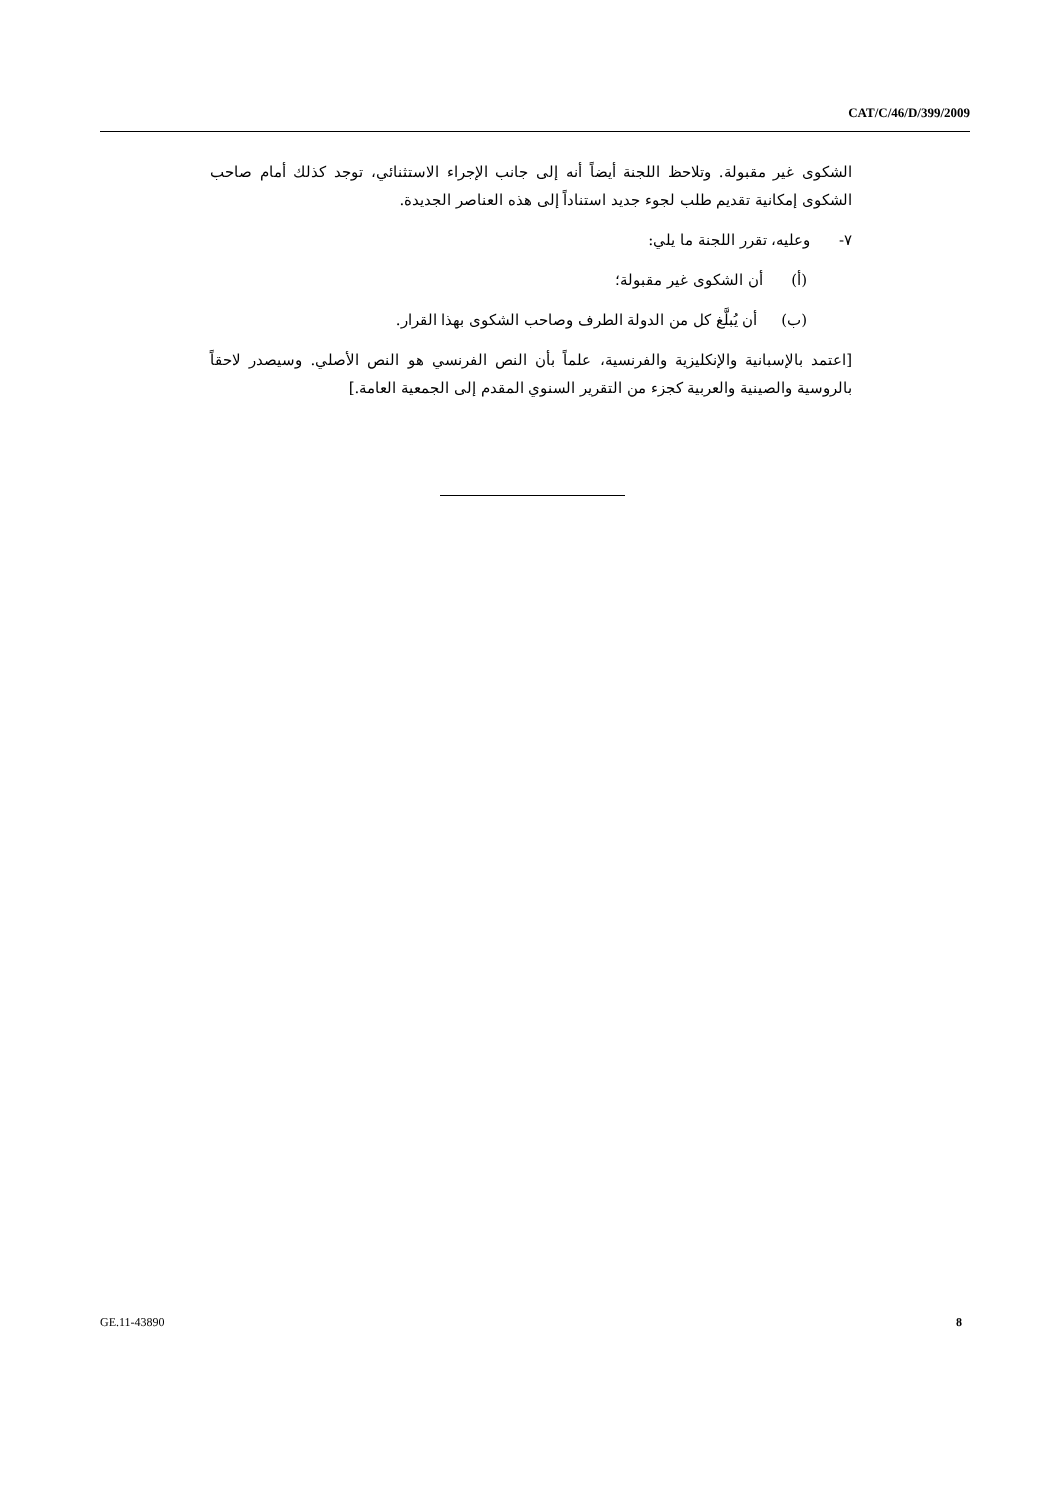CAT/C/46/D/399/2009
الشكوى غير مقبولة. وتلاحظ اللجنة أيضاً أنه إلى جانب الإجراء الاستثنائي، توجد كذلك أمام صاحب الشكوى إمكانية تقديم طلب لجوء جديد استناداً إلى هذه العناصر الجديدة.
٧- وعليه، تقرر اللجنة ما يلي:
(أ) أن الشكوى غير مقبولة؛
(ب) أن يُبلَّغ كل من الدولة الطرف وصاحب الشكوى بهذا القرار.
[اعتمد بالإسبانية والإنكليزية والفرنسية، علماً بأن النص الفرنسي هو النص الأصلي. وسيصدر لاحقاً بالروسية والصينية والعربية كجزء من التقرير السنوي المقدم إلى الجمعية العامة.]
GE.11-43890 8